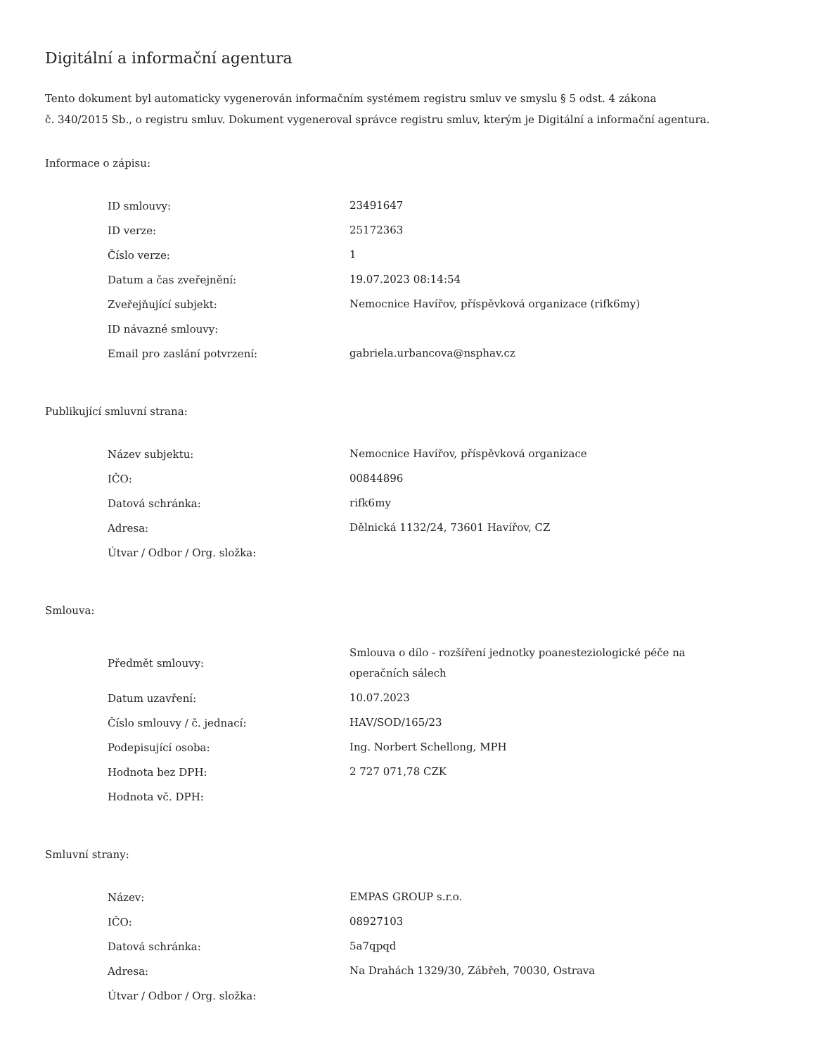Digitální a informační agentura
Tento dokument byl automaticky vygenerován informačním systémem registru smluv ve smyslu § 5 odst. 4 zákona
č. 340/2015 Sb., o registru smluv. Dokument vygeneroval správce registru smluv, kterým je Digitální a informační agentura.
Informace o zápisu:
| ID smlouvy: | 23491647 |
| ID verze: | 25172363 |
| Číslo verze: | 1 |
| Datum a čas zveřejnění: | 19.07.2023 08:14:54 |
| Zveřejňující subjekt: | Nemocnice Havířov, příspěvková organizace (rifk6my) |
| ID návazné smlouvy: | |
| Email pro zaslání potvrzení: | gabriela.urbancova@nsphav.cz |
Publikující smluvní strana:
| Název subjektu: | Nemocnice Havířov, příspěvková organizace |
| IČO: | 00844896 |
| Datová schránka: | rifk6my |
| Adresa: | Dělnická 1132/24, 73601 Havířov, CZ |
| Útvar / Odbor / Org. složka: | |
Smlouva:
| Předmět smlouvy: | Smlouva o dílo - rozšíření jednotky poanesteziologické péče na operačních sálech |
| Datum uzavření: | 10.07.2023 |
| Číslo smlouvy / č. jednací: | HAV/SOD/165/23 |
| Podepisující osoba: | Ing. Norbert Schellong, MPH |
| Hodnota bez DPH: | 2 727 071,78 CZK |
| Hodnota vč. DPH: | |
Smluvní strany:
| Název: | EMPAS GROUP s.r.o. |
| IČO: | 08927103 |
| Datová schránka: | 5a7qpqd |
| Adresa: | Na Drahách 1329/30, Zábřeh, 70030, Ostrava |
| Útvar / Odbor / Org. složka: | |